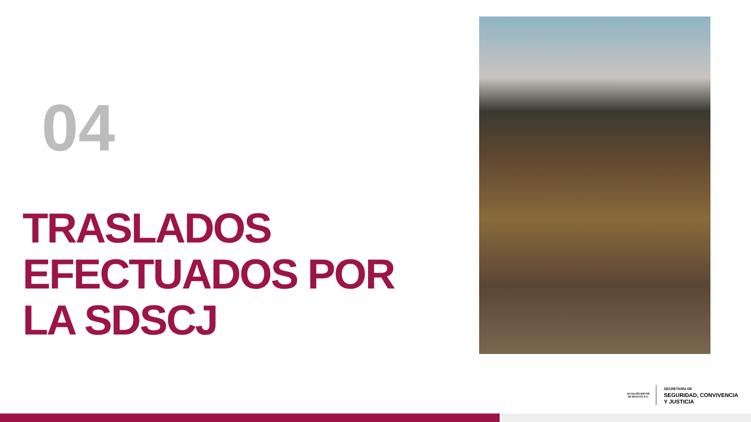04
TRASLADOS
EFECTUADOS POR
LA SDSCJ
ALCALDÍA MAYOR
DE BOGOTÁ D.C.
SECRETARÍA DE
SEGURIDAD, CONVIVENCIA
Y JUSTICIA